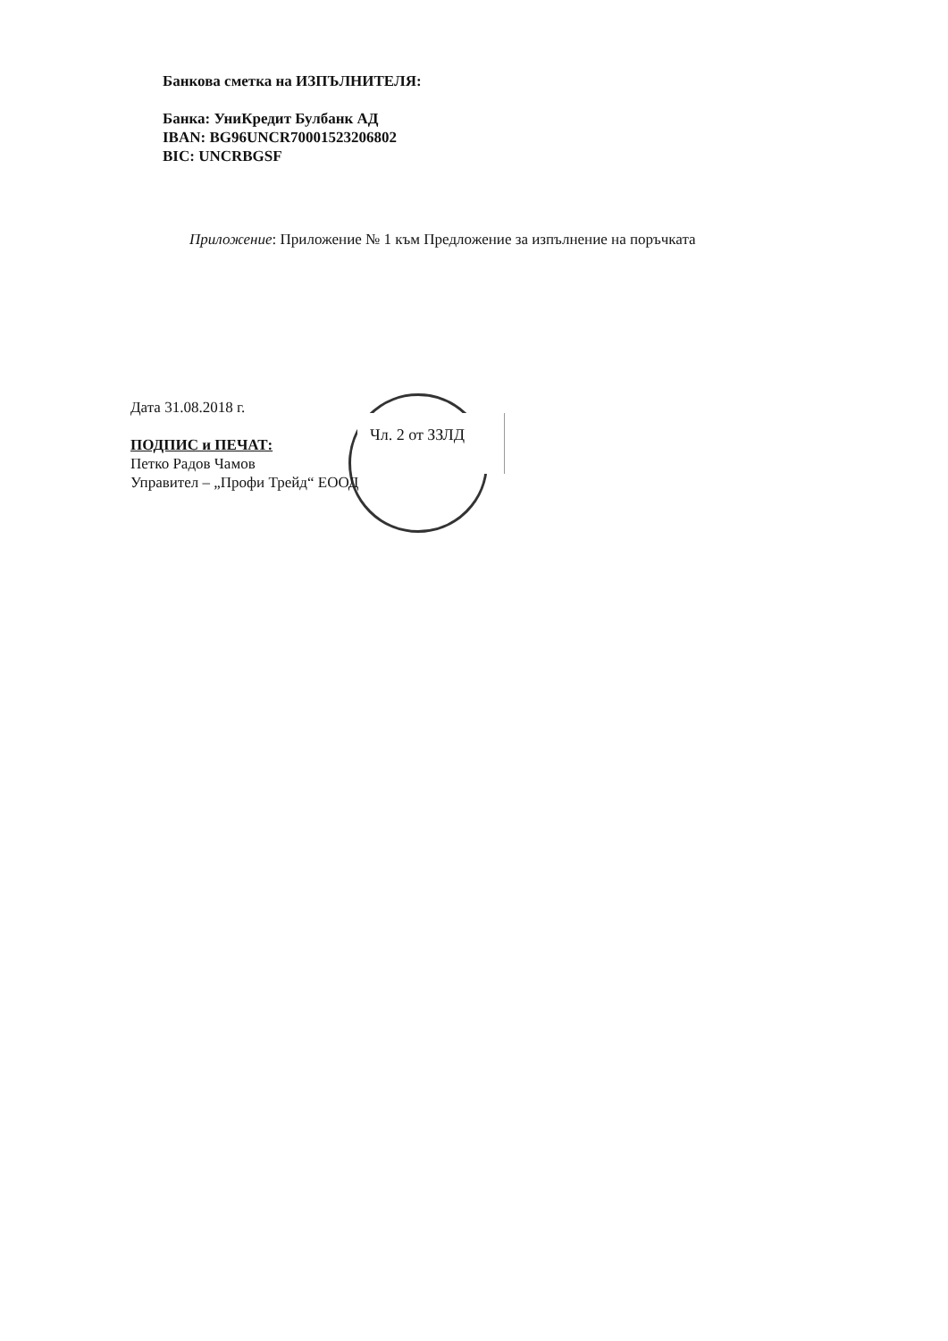Банкова сметка на ИЗПЪЛНИТЕЛЯ:
Банка: УниКредит Булбанк АД
IBAN: BG96UNCR70001523206802
BIC: UNCRBGSF
Приложение: Приложение № 1 към Предложение за изпълнение на поръчката
Дата 31.08.2018 г.
ПОДПИС и ПЕЧАТ:
Петко Радов Чамов
Управител – „Профи Трейд“ ЕООД
Чл. 2 от ЗЗЛД